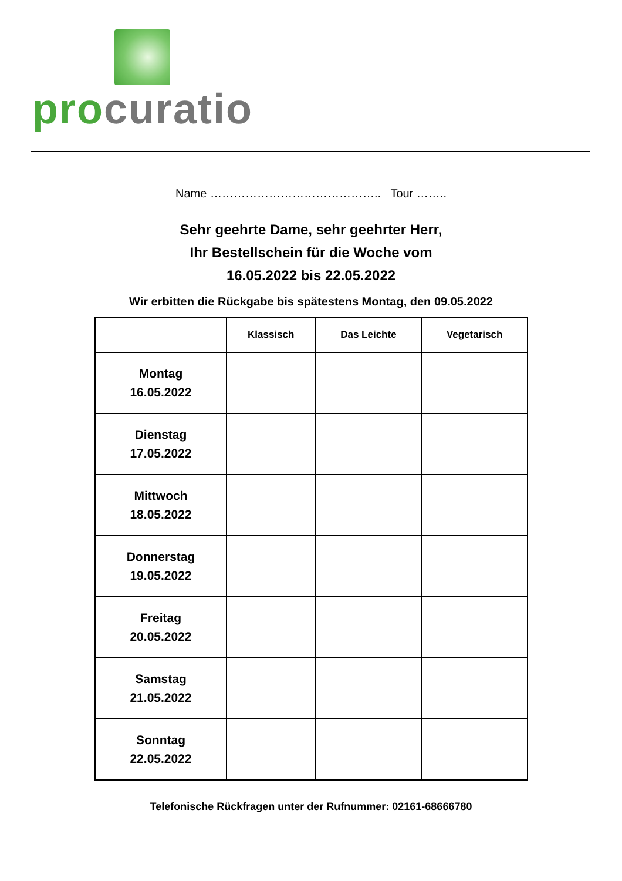pro curatio
Name …………………………………….. Tour ……..
Sehr geehrte Dame, sehr geehrter Herr,
Ihr Bestellschein für die Woche vom
16.05.2022 bis 22.05.2022
Wir erbitten die Rückgabe bis spätestens Montag, den 09.05.2022
| | Klassisch | Das Leichte | Vegetarisch |
| --- | --- | --- | --- |
| Montag 16.05.2022 | | | |
| Dienstag 17.05.2022 | | | |
| Mittwoch 18.05.2022 | | | |
| Donnerstag 19.05.2022 | | | |
| Freitag 20.05.2022 | | | |
| Samstag 21.05.2022 | | | |
| Sonntag 22.05.2022 | | | |
Telefonische Rückfragen unter der Rufnummer: 02161-68666780